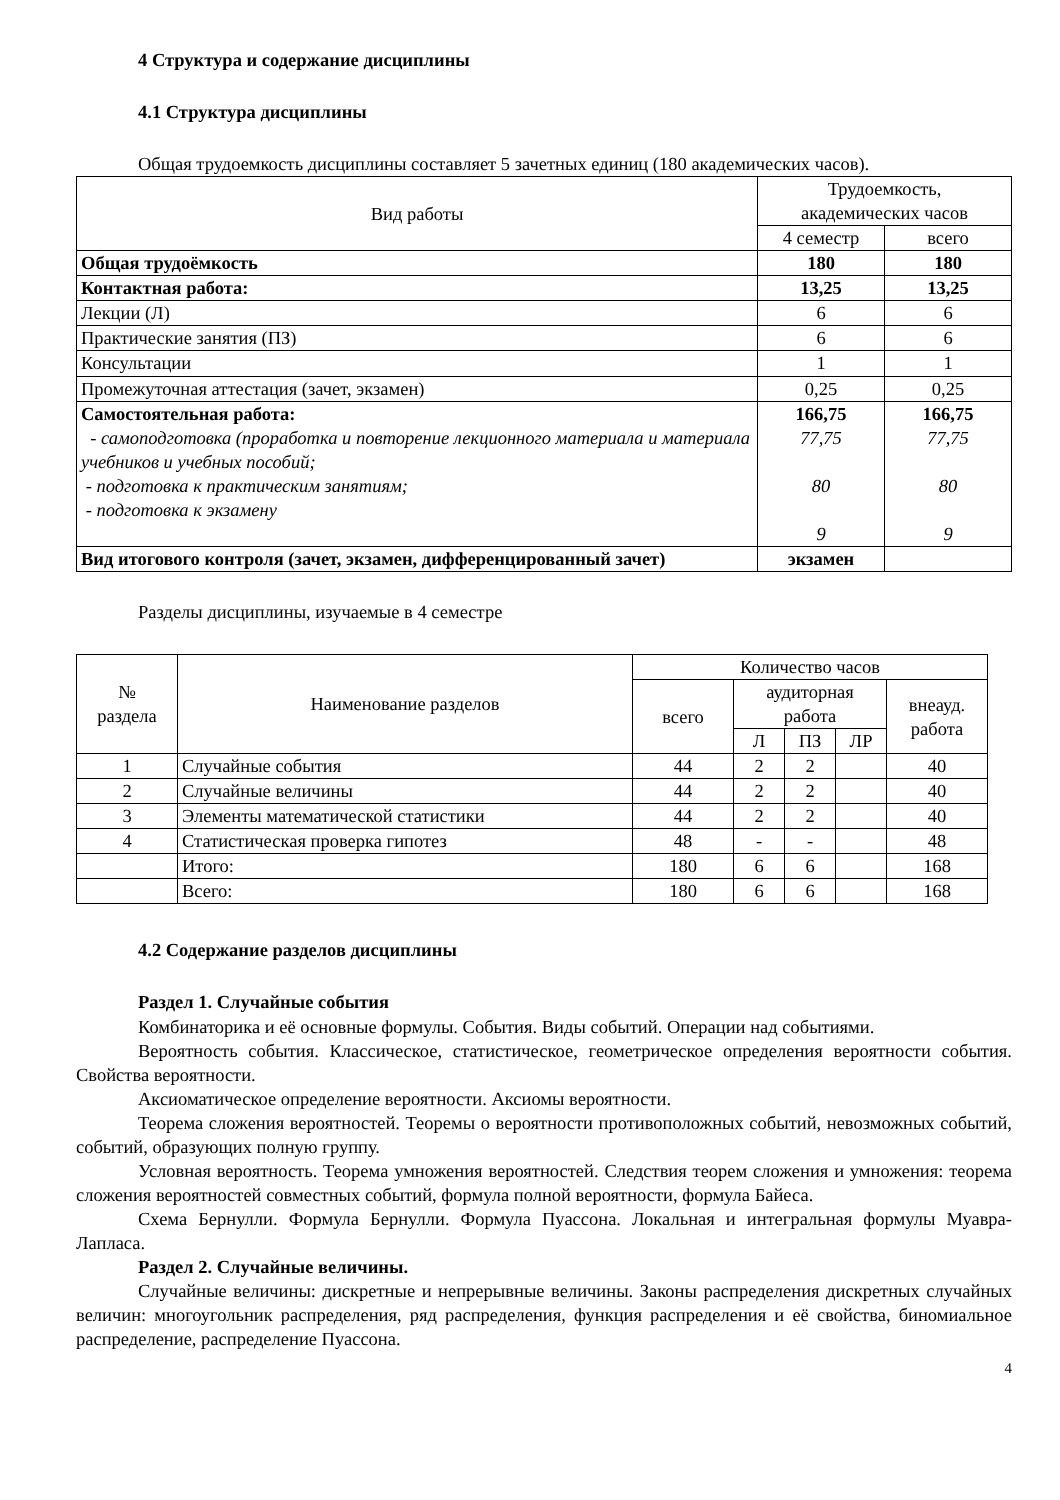4 Структура и содержание дисциплины
4.1 Структура дисциплины
Общая трудоемкость дисциплины составляет 5 зачетных единиц (180 академических часов).
| Вид работы | Трудоемкость, академических часов | |
| --- | --- | --- |
| | 4 семестр | всего |
| Общая трудоёмкость | 180 | 180 |
| Контактная работа: | 13,25 | 13,25 |
| Лекции (Л) | 6 | 6 |
| Практические занятия (ПЗ) | 6 | 6 |
| Консультации | 1 | 1 |
| Промежуточная аттестация (зачет, экзамен) | 0,25 | 0,25 |
| Самостоятельная работа: - самоподготовка (проработка и повторение лекционного материала и материала учебников и учебных пособий; - подготовка к практическим занятиям; - подготовка к экзамену | 166,75 77,75 80 9 | 166,75 77,75 80 9 |
| Вид итогового контроля (зачет, экзамен, дифференцированный зачет) | экзамен | |
Разделы дисциплины, изучаемые в 4 семестре
| № раздела | Наименование разделов | Количество часов | | | | |
| --- | --- | --- | --- | --- | --- | --- |
| | | всего | аудиторная работа | | | внеауд. работа |
| | | | Л | ПЗ | ЛР | |
| 1 | Случайные события | 44 | 2 | 2 | | 40 |
| 2 | Случайные величины | 44 | 2 | 2 | | 40 |
| 3 | Элементы математической статистики | 44 | 2 | 2 | | 40 |
| 4 | Статистическая проверка гипотез | 48 | - | - | | 48 |
| | Итого: | 180 | 6 | 6 | | 168 |
| | Всего: | 180 | 6 | 6 | | 168 |
4.2 Содержание разделов дисциплины
Раздел 1. Случайные события
Комбинаторика и её основные формулы. События. Виды событий. Операции над событиями.
Вероятность события. Классическое, статистическое, геометрическое определения вероятности события. Свойства вероятности.
Аксиоматическое определение вероятности. Аксиомы вероятности.
Теорема сложения вероятностей. Теоремы о вероятности противоположных событий, невозможных событий, событий, образующих полную группу.
Условная вероятность. Теорема умножения вероятностей. Следствия теорем сложения и умножения: теорема сложения вероятностей совместных событий, формула полной вероятности, формула Байеса.
Схема Бернулли. Формула Бернулли. Формула Пуассона. Локальная и интегральная формулы Муавра-Лапласа.
Раздел 2. Случайные величины.
Случайные величины: дискретные и непрерывные величины. Законы распределения дискретных случайных величин: многоугольник распределения, ряд распределения, функция распределения и её свойства, биномиальное распределение, распределение Пуассона.
4